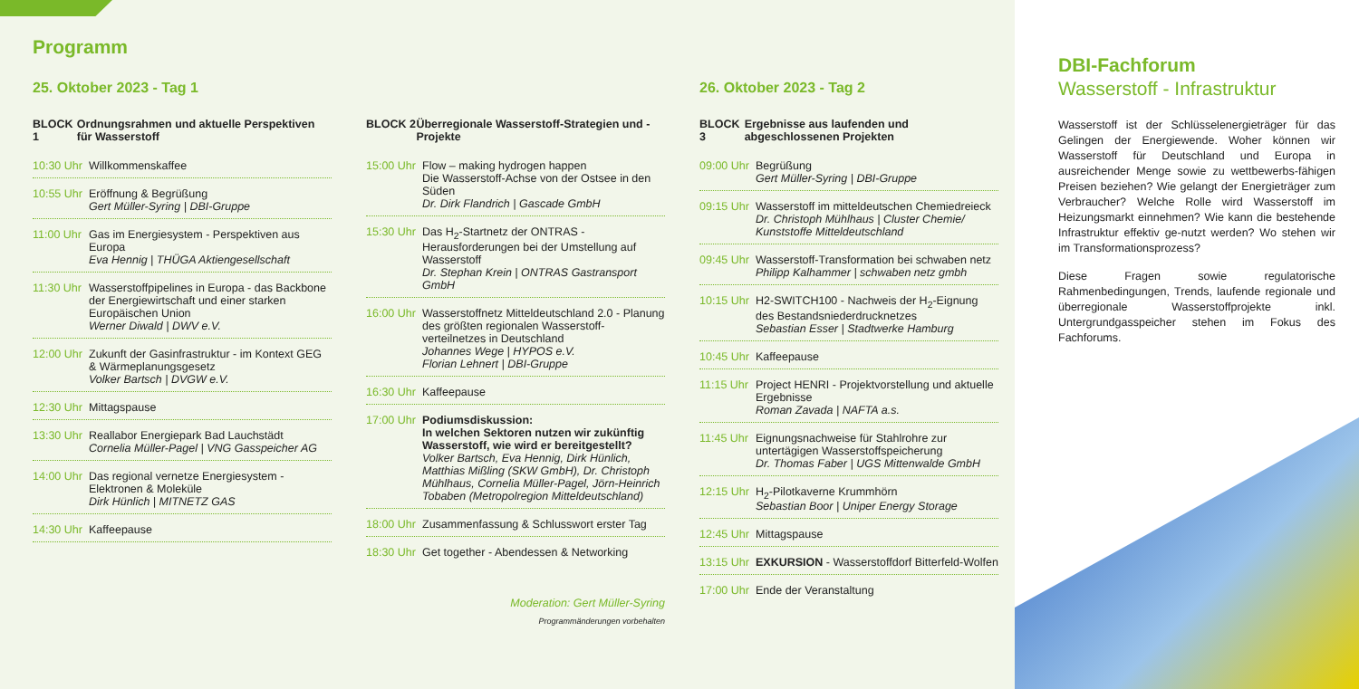Programm
25. Oktober 2023 - Tag 1
BLOCK 1 Ordnungsrahmen und aktuelle Perspektiven für Wasserstoff
10:30 Uhr
Willkommenskaffee
10:55 Uhr
Eröffnung & Begrüßung
Gert Müller-Syring | DBI-Gruppe
11:00 Uhr
Gas im Energiesystem - Perspektiven aus Europa
Eva Hennig | THÜGA Aktiengesellschaft
11:30 Uhr
Wasserstoffpipelines in Europa - das Backbone der Energiewirtschaft und einer starken Europäischen Union
Werner Diwald | DWV e.V.
12:00 Uhr
Zukunft der Gasinfrastruktur - im Kontext GEG & Wärmeplanungsgesetz
Volker Bartsch | DVGW e.V.
12:30 Uhr
Mittagspause
13:30 Uhr
Reallabor Energiepark Bad Lauchstädt
Cornelia Müller-Pagel | VNG Gasspeicher AG
14:00 Uhr
Das regional vernetze Energiesystem - Elektronen & Moleküle
Dirk Hünlich | MITNETZ GAS
14:30 Uhr
Kaffeepause
BLOCK 2 Überregionale Wasserstoff-Strategien und -Projekte
15:00 Uhr
Flow – making hydrogen happen
Die Wasserstoff-Achse von der Ostsee in den Süden
Dr. Dirk Flandrich | Gascade GmbH
15:30 Uhr
Das H<sub>2</sub>-Startnetz der ONTRAS - Herausforderungen bei der Umstellung auf Wasserstoff
Dr. Stephan Krein | ONTRAS Gastransport GmbH
16:00 Uhr
Wasserstoffnetz Mitteldeutschland 2.0 - Planung des größten regionalen Wasserstoff-verteilnetzes in Deutschland
Johannes Wege | HYPOS e.V.
Florian Lehnert | DBI-Gruppe
16:30 Uhr
Kaffeepause
17:00 Uhr
Podiumsdiskussion:
In welchen Sektoren nutzen wir zukünftig Wasserstoff, wie wird er bereitgestellt?
Volker Bartsch, Eva Hennig, Dirk Hünlich, Matthias Mißling (SKW GmbH), Dr. Christoph Mühlhaus, Cornelia Müller-Pagel, Jörn-Heinrich Tobaben (Metropolregion Mitteldeutschland)
18:00 Uhr
Zusammenfassung & Schlusswort erster Tag
18:30 Uhr
Get together - Abendessen & Networking
Moderation: Gert Müller-Syring
Programmänderungen vorbehalten
26. Oktober 2023 - Tag 2
BLOCK 3 Ergebnisse aus laufenden und abgeschlossenen Projekten
09:00 Uhr
Begrüßung
Gert Müller-Syring | DBI-Gruppe
09:15 Uhr
Wasserstoff im mitteldeutschen Chemiedreieck
Dr. Christoph Mühlhaus | Cluster Chemie/ Kunststoffe Mitteldeutschland
09:45 Uhr
Wasserstoff-Transformation bei schwaben netz
Philipp Kalhammer | schwaben netz gmbh
10:15 Uhr
H2-SWITCH100 - Nachweis der H<sub>2</sub>-Eignung des Bestandsniederdrucknetzes
Sebastian Esser | Stadtwerke Hamburg
10:45 Uhr
Kaffeepause
11:15 Uhr
Project HENRI - Projektvorstellung und aktuelle Ergebnisse
Roman Zavada | NAFTA a.s.
11:45 Uhr
Eignungsnachweise für Stahlrohre zur untertägigen Wasserstoffspeicherung
Dr. Thomas Faber | UGS Mittenwalde GmbH
12:15 Uhr
H<sub>2</sub>-Pilotkaverne Krummhörn
Sebastian Boor | Uniper Energy Storage
12:45 Uhr
Mittagspause
13:15 Uhr
EXKURSION - Wasserstoffdorf Bitterfeld-Wolfen
17:00 Uhr
Ende der Veranstaltung
DBI-Fachforum
Wasserstoff - Infrastruktur
Wasserstoff ist der Schlüsselenergieträger für das Gelingen der Energiewende. Woher können wir Wasserstoff für Deutschland und Europa in ausreichender Menge sowie zu wettbewerbs-fähigen Preisen beziehen? Wie gelangt der Energieträger zum Verbraucher? Welche Rolle wird Wasserstoff im Heizungsmarkt einnehmen? Wie kann die bestehende Infrastruktur effektiv ge-nutzt werden? Wo stehen wir im Transformationsprozess?
Diese Fragen sowie regulatorische Rahmenbedingungen, Trends, laufende regionale und überregionale Wasserstoffprojekte inkl. Untergrundgasspeicher stehen im Fokus des Fachforums.